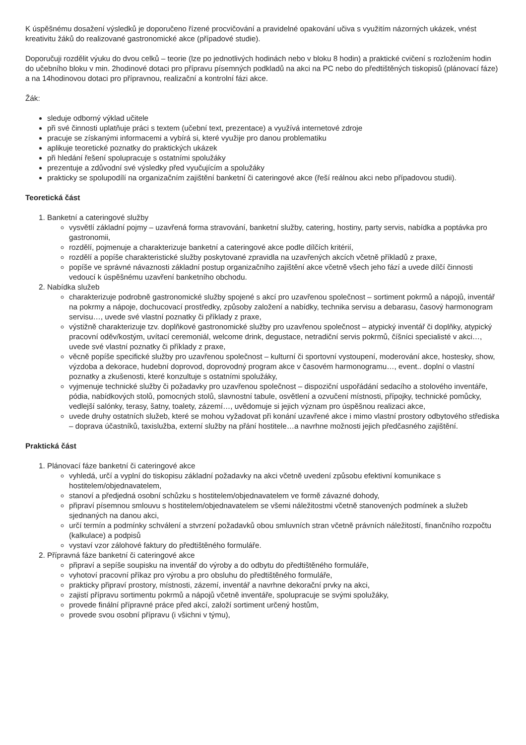K úspěšnému dosažení výsledků je doporučeno řízené procvičování a pravidelné opakování učiva s využitím názorných ukázek, vnést kreativitu žáků do realizované gastronomické akce (případové studie).
Doporučuji rozdělit výuku do dvou celků – teorie (lze po jednotlivých hodinách nebo v bloku 8 hodin) a praktické cvičení s rozložením hodin do učebního bloku v min. 2hodinové dotaci pro přípravu písemných podkladů na akci na PC nebo do předtištěných tiskopisů (plánovací fáze) a na 14hodinovou dotaci pro přípravnou, realizační a kontrolní fázi akce.
Žák:
sleduje odborný výklad učitele
při své činnosti uplatňuje práci s textem (učební text, prezentace) a využívá internetové zdroje
pracuje se získanými informacemi a vybírá si, které využije pro danou problematiku
aplikuje teoretické poznatky do praktických ukázek
při hledání řešení spolupracuje s ostatními spolužáky
prezentuje a zdůvodní své výsledky před vyučujícím a spolužáky
prakticky se spolupodílí na organizačním zajištění banketní či cateringové akce (řeší reálnou akci nebo případovou studii).
Teoretická část
1. Banketní a cateringové služby
vysvětlí základní pojmy – uzavřená forma stravování, banketní služby, catering, hostiny, party servis, nabídka a poptávka pro gastronomii,
rozdělí, pojmenuje a charakterizuje banketní a cateringové akce podle dílčích kritérií,
rozdělí a popíše charakteristické služby poskytované zpravidla na uzavřených akcích včetně příkladů z praxe,
popíše ve správné návaznosti základní postup organizačního zajištění akce včetně všech jeho fází a uvede dílčí činnosti vedoucí k úspěšnému uzavření banketního obchodu.
2. Nabídka služeb
charakterizuje podrobně gastronomické služby spojené s akcí pro uzavřenou společnost – sortiment pokrmů a nápojů, inventář na pokrmy a nápoje, dochucovací prostředky, způsoby založení a nabídky, technika servisu a debarasu, časový harmonogram servisu…, uvede své vlastní poznatky či příklady z praxe,
výstižně charakterizuje tzv. doplňkové gastronomické služby pro uzavřenou společnost – atypický inventář či doplňky, atypický pracovní oděv/kostým, uvítací ceremoniál, welcome drink, degustace, netradiční servis pokrmů, číšníci specialisté v akci…, uvede své vlastní poznatky či příklady z praxe,
věcně popíše specifické služby pro uzavřenou společnost – kulturní či sportovní vystoupení, moderování akce, hostesky, show, výzdoba a dekorace, hudební doprovod, doprovodný program akce v časovém harmonogramu…, event.. doplní o vlastní poznatky a zkušenosti, které konzultuje s ostatními spolužáky,
vyjmenuje technické služby či požadavky pro uzavřenou společnost – dispoziční uspořádání sedacího a stolového inventáře, pódia, nabídkových stolů, pomocných stolů, slavnostní tabule, osvětlení a ozvučení místnosti, přípojky, technické pomůcky, vedlejší salónky, terasy, šatny, toalety, zázemí…, uvědomuje si jejich význam pro úspěšnou realizaci akce,
uvede druhy ostatních služeb, které se mohou vyžadovat při konání uzavřené akce i mimo vlastní prostory odbytového střediska – doprava účastníků, taxislužba, externí služby na přání hostitele…a navrhne možnosti jejich předčasného zajištění.
Praktická část
1. Plánovací fáze banketní či cateringové akce
vyhledá, určí a vyplní do tiskopisu základní požadavky na akci včetně uvedení způsobu efektivní komunikace s hostitelem/objednavatelem,
stanoví a předjedná osobní schůzku s hostitelem/objednavatelem ve formě závazné dohody,
připraví písemnou smlouvu s hostitelem/objednavatelem se všemi náležitostmi včetně stanovených podmínek a služeb sjednaných na danou akci,
určí termín a podmínky schválení a stvrzení požadavků obou smluvních stran včetně právních náležitostí, finančního rozpočtu (kalkulace) a podpisů
vystaví vzor zálohové faktury do předtištěného formuláře.
2. Přípravná fáze banketní či cateringové akce
připraví a sepíše soupisku na inventář do výroby a do odbytu do předtištěného formuláře,
vyhotoví pracovní příkaz pro výrobu a pro obsluhu do předtištěného formuláře,
prakticky připraví prostory, místnosti, zázemí, inventář a navrhne dekorační prvky na akci,
zajistí přípravu sortimentu pokrmů a nápojů včetně inventáře, spolupracuje se svými spolužáky,
provede finální přípravné práce před akcí, založí sortiment určený hostům,
provede svou osobní přípravu (i všichni v týmu),